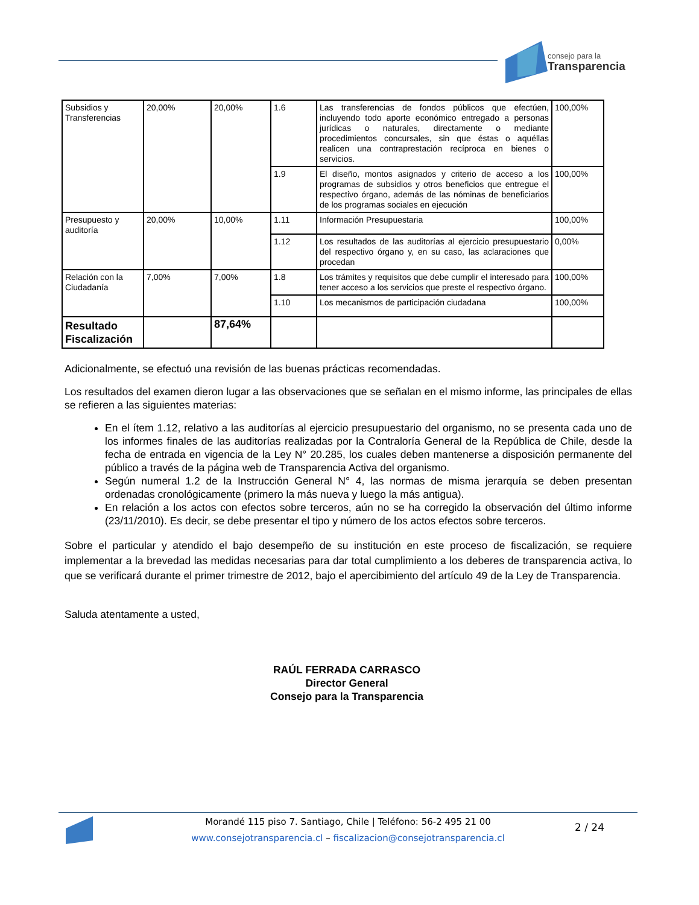consejo para la
Transparencia
| Subsidios y Transferencias | 20,00% | 20,00% | 1.6 | Las transferencias de fondos públicos que efectúen, incluyendo todo aporte económico entregado a personas jurídicas o naturales, directamente o mediante procedimientos concursales, sin que éstas o aquéllas realicen una contraprestación recíproca en bienes o servicios. | 100,00% |
| | | | 1.9 | El diseño, montos asignados y criterio de acceso a los programas de subsidios y otros beneficios que entregue el respectivo órgano, además de las nóminas de beneficiarios de los programas sociales en ejecución | 100,00% |
| Presupuesto y auditoría | 20,00% | 10,00% | 1.11 | Información Presupuestaria | 100,00% |
| | | | 1.12 | Los resultados de las auditorías al ejercicio presupuestario del respectivo órgano y, en su caso, las aclaraciones que procedan | 0,00% |
| Relación con la Ciudadanía | 7,00% | 7,00% | 1.8 | Los trámites y requisitos que debe cumplir el interesado para tener acceso a los servicios que preste el respectivo órgano. | 100,00% |
| | | | 1.10 | Los mecanismos de participación ciudadana | 100,00% |
| Resultado Fiscalización | | 87,64% | | | |
Adicionalmente, se efectuó una revisión de las buenas prácticas recomendadas.
Los resultados del examen dieron lugar a las observaciones que se señalan en el mismo informe, las principales de ellas se refieren a las siguientes materias:
En el ítem 1.12, relativo a las auditorías al ejercicio presupuestario del organismo, no se presenta cada uno de los informes finales de las auditorías realizadas por la Contraloría General de la República de Chile, desde la fecha de entrada en vigencia de la Ley N° 20.285, los cuales deben mantenerse a disposición permanente del público a través de la página web de Transparencia Activa del organismo.
Según numeral 1.2 de la Instrucción General N° 4, las normas de misma jerarquía se deben presentan ordenadas cronológicamente (primero la más nueva y luego la más antigua).
En relación a los actos con efectos sobre terceros, aún no se ha corregido la observación del último informe (23/11/2010). Es decir, se debe presentar el tipo y número de los actos efectos sobre terceros.
Sobre el particular y atendido el bajo desempeño de su institución en este proceso de fiscalización, se requiere implementar a la brevedad las medidas necesarias para dar total cumplimiento a los deberes de transparencia activa, lo que se verificará durante el primer trimestre de 2012, bajo el apercibimiento del artículo 49 de la Ley de Transparencia.
Saluda atentamente a usted,
RAÚL FERRADA CARRASCO
Director General
Consejo para la Transparencia
Morandé 115 piso 7. Santiago, Chile | Teléfono: 56-2 495 21 00
www.consejotransparencia.cl – fiscalizacion@consejotransparencia.cl
2 / 24